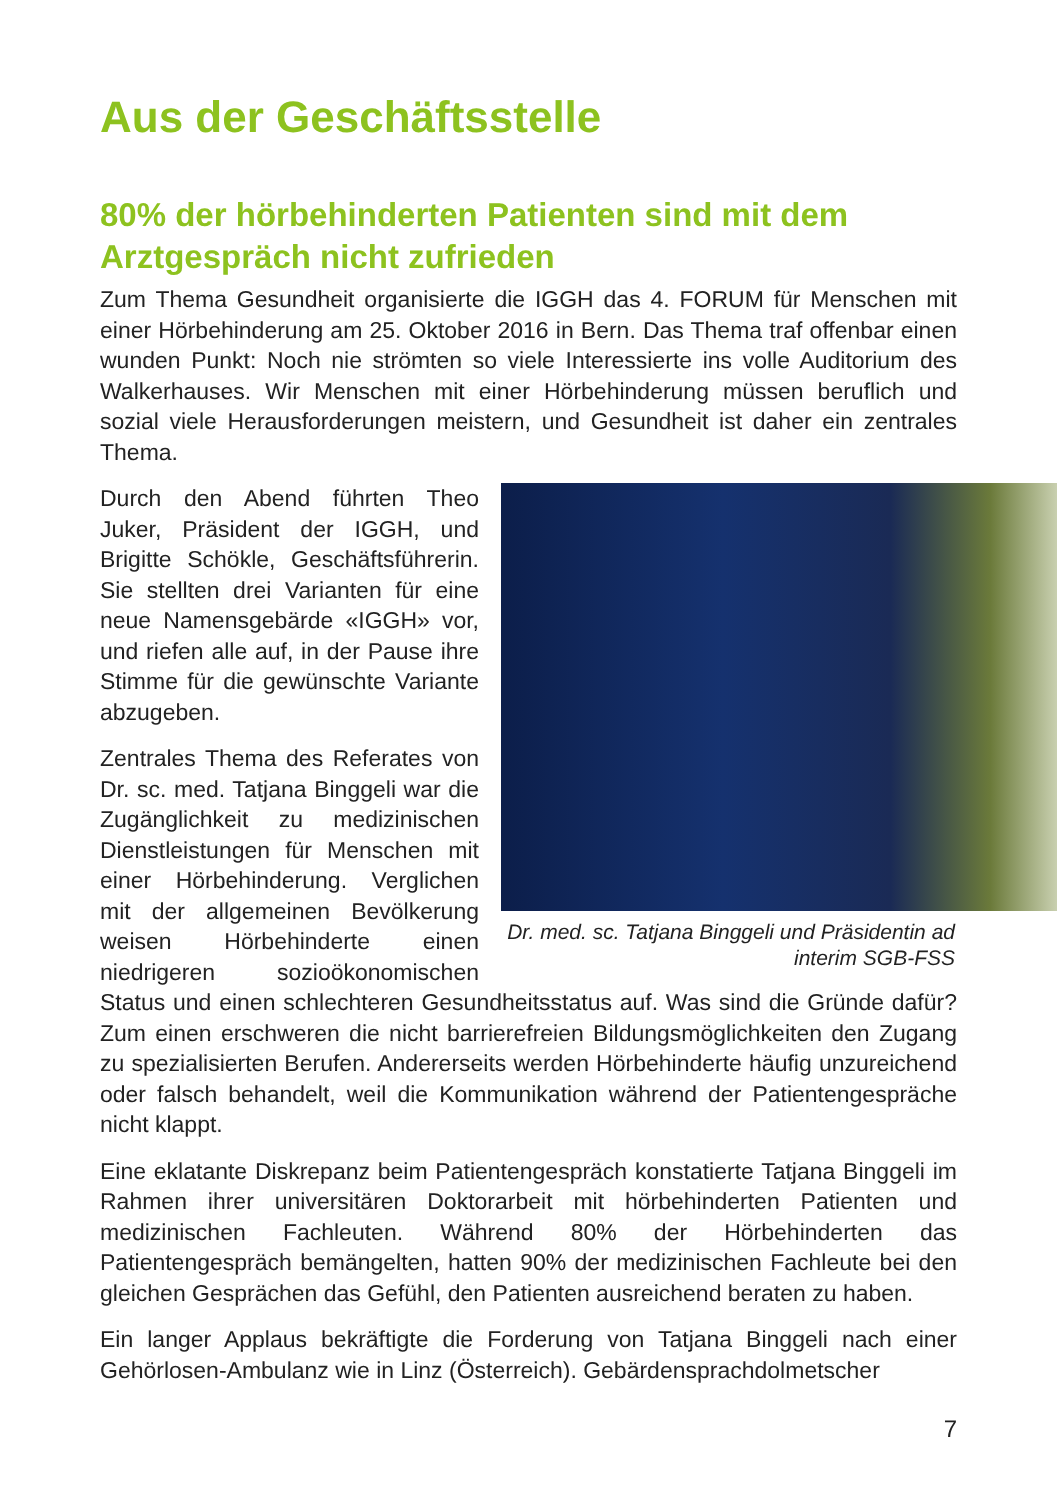Aus der Geschäftsstelle
80% der hörbehinderten Patienten sind mit dem Arztgespräch nicht zufrieden
Zum Thema Gesundheit organisierte die IGGH das 4. FORUM für Menschen mit einer Hörbehinderung am 25. Oktober 2016 in Bern. Das Thema traf offenbar einen wunden Punkt: Noch nie strömten so viele Interessierte ins volle Auditorium des Walkerhauses. Wir Menschen mit einer Hörbehinderung müssen beruflich und sozial viele Herausforderungen meistern, und Gesundheit ist daher ein zentrales Thema.
Dr. med. sc. Tatjana Binggeli und Präsidentin ad interim SGB-FSS
Durch den Abend führten Theo Juker, Präsident der IGGH, und Brigitte Schökle, Geschäftsführerin. Sie stellten drei Varianten für eine neue Namensgebärde «IGGH» vor, und riefen alle auf, in der Pause ihre Stimme für die gewünschte Variante abzugeben.
Zentrales Thema des Referates von Dr. sc. med. Tatjana Binggeli war die Zugänglichkeit zu medizinischen Dienstleistungen für Menschen mit einer Hörbehinderung. Verglichen mit der allgemeinen Bevölkerung weisen Hörbehinderte einen niedrigeren sozioökonomischen Status und einen schlechteren Gesundheitsstatus auf. Was sind die Gründe dafür? Zum einen erschweren die nicht barrierefreien Bildungsmöglichkeiten den Zugang zu spezialisierten Berufen. Andererseits werden Hörbehinderte häufig unzureichend oder falsch behandelt, weil die Kommunikation während der Patientengespräche nicht klappt.
Eine eklatante Diskrepanz beim Patientengespräch konstatierte Tatjana Binggeli im Rahmen ihrer universitären Doktorarbeit mit hörbehinderten Patienten und medizinischen Fachleuten. Während 80% der Hörbehinderten das Patientengespräch bemängelten, hatten 90% der medizinischen Fachleute bei den gleichen Gesprächen das Gefühl, den Patienten ausreichend beraten zu haben.
Ein langer Applaus bekräftigte die Forderung von Tatjana Binggeli nach einer Gehörlosen-Ambulanz wie in Linz (Österreich). Gebärdensprachdolmetscher
7